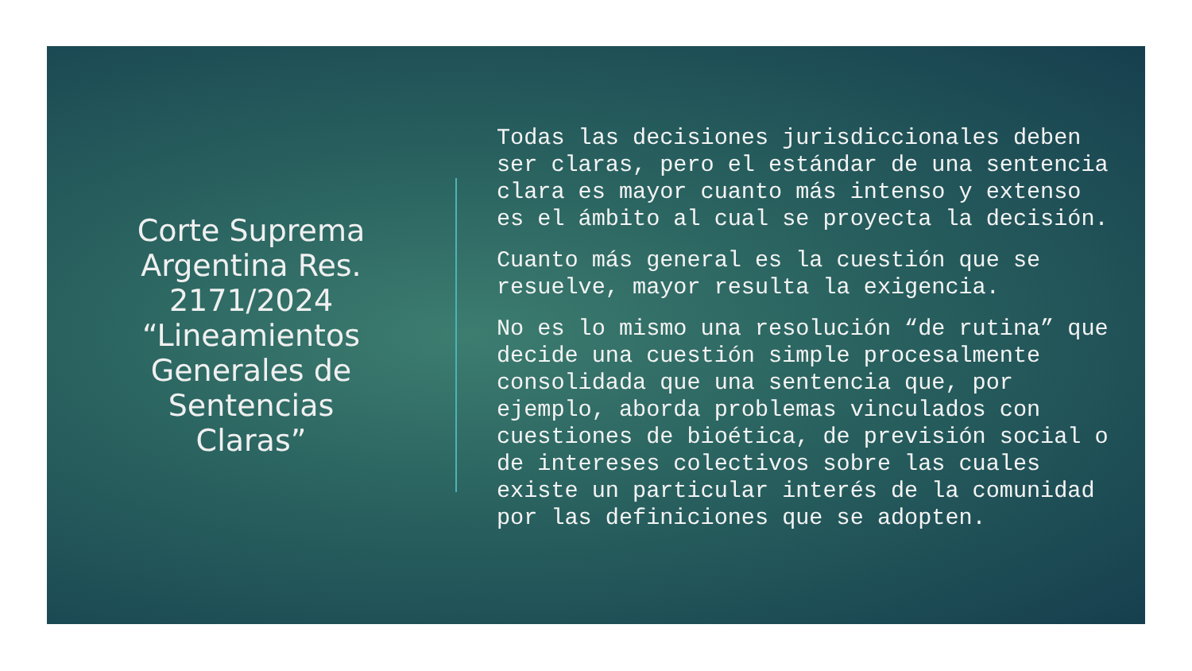Corte Suprema Argentina Res. 2171/2024 “Lineamientos Generales de Sentencias Claras”
Todas las decisiones jurisdiccionales deben ser claras, pero el estándar de una sentencia clara es mayor cuanto más intenso y extenso es el ámbito al cual se proyecta la decisión.
Cuanto más general es la cuestión que se resuelve, mayor resulta la exigencia.
No es lo mismo una resolución “de rutina” que decide una cuestión simple procesalmente consolidada que una sentencia que, por ejemplo, aborda problemas vinculados con cuestiones de bioética, de previsión social o de intereses colectivos sobre las cuales existe un particular interés de la comunidad por las definiciones que se adopten.